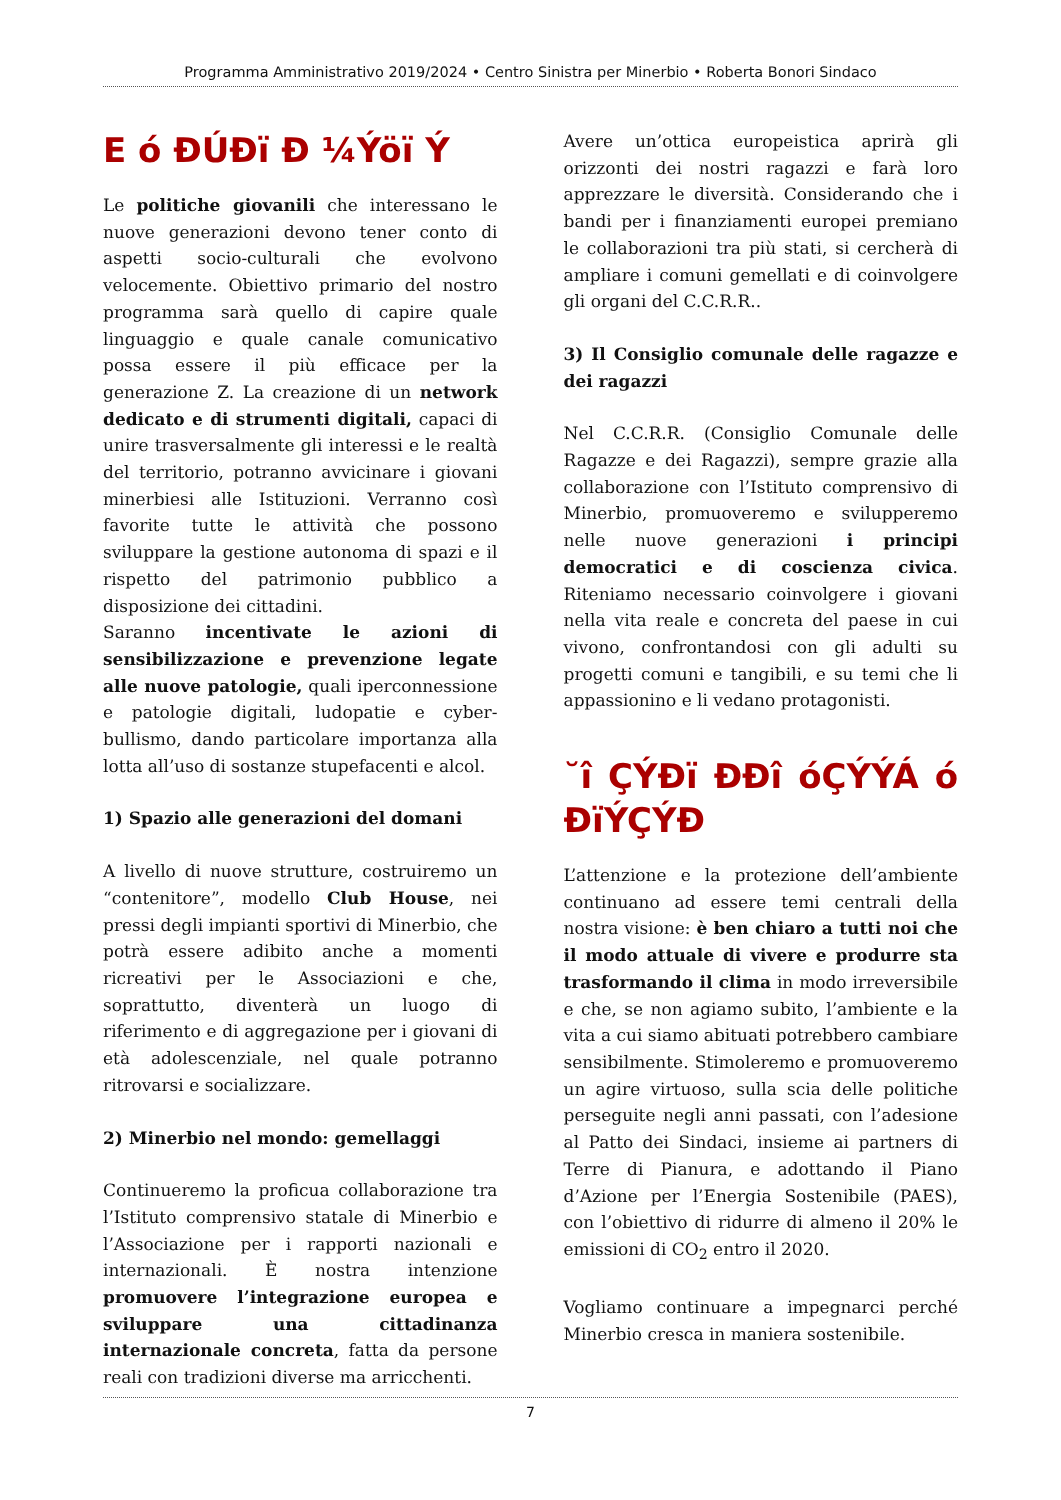Programma Amministrativo 2019/2024 • Centro Sinistra per Minerbio • Roberta Bonori Sindaco
E ó ÐÚÐï Ð ¼Ýöï Ý
Le politiche giovanili che interessano le nuove generazioni devono tener conto di aspetti socio-culturali che evolvono velocemente. Obiettivo primario del nostro programma sarà quello di capire quale linguaggio e quale canale comunicativo possa essere il più efficace per la generazione Z. La creazione di un network dedicato e di strumenti digitali, capaci di unire trasversalmente gli interessi e le realtà del territorio, potranno avvicinare i giovani minerbiesi alle Istituzioni. Verranno così favorite tutte le attività che possono sviluppare la gestione autonoma di spazi e il rispetto del patrimonio pubblico a disposizione dei cittadini.
Saranno incentivate le azioni di sensibilizzazione e prevenzione legate alle nuove patologie, quali iperconnessione e patologie digitali, ludopatie e cyber-bullismo, dando particolare importanza alla lotta all’uso di sostanze stupefacenti e alcol.
1) Spazio alle generazioni del domani
A livello di nuove strutture, costruiremo un “contenitore”, modello Club House, nei pressi degli impianti sportivi di Minerbio, che potrà essere adibito anche a momenti ricreativi per le Associazioni e che, soprattutto, diventerà un luogo di riferimento e di aggregazione per i giovani di età adolescenziale, nel quale potranno ritrovarsi e socializzare.
2) Minerbio nel mondo: gemellaggi
Continueremo la proficua collaborazione tra l’Istituto comprensivo statale di Minerbio e l’Associazione per i rapporti nazionali e internazionali. È nostra intenzione promuovere l’integrazione europea e sviluppare una cittadinanza internazionale concreta, fatta da persone reali con tradizioni diverse ma arricchenti.
Avere un’ottica europeistica aprirà gli orizzonti dei nostri ragazzi e farà loro apprezzare le diversità. Considerando che i bandi per i finanziamenti europei premiano le collaborazioni tra più stati, si cercherà di ampliare i comuni gemellati e di coinvolgere gli organi del C.C.R.R..
3) Il Consiglio comunale delle ragazze e dei ragazzi
Nel C.C.R.R. (Consiglio Comunale delle Ragazze e dei Ragazzi), sempre grazie alla collaborazione con l’Istituto comprensivo di Minerbio, promuoveremo e svilupperemo nelle nuove generazioni i principi democratici e di coscienza civica. Riteniamo necessario coinvolgere i giovani nella vita reale e concreta del paese in cui vivono, confrontandosi con gli adulti su progetti comuni e tangibili, e su temi che li appassionino e li vedano protagonisti.
˘î ÇÝÐï ÐÐî óÇÝÝÁ ó ÐïÝÇÝÐ
L’attenzione e la protezione dell’ambiente continuano ad essere temi centrali della nostra visione: è ben chiaro a tutti noi che il modo attuale di vivere e produrre sta trasformando il clima in modo irreversibile e che, se non agiamo subito, l’ambiente e la vita a cui siamo abituati potrebbero cambiare sensibilmente. Stimoleremo e promuoveremo un agire virtuoso, sulla scia delle politiche perseguite negli anni passati, con l’adesione al Patto dei Sindaci, insieme ai partners di Terre di Pianura, e adottando il Piano d’Azione per l’Energia Sostenibile (PAES), con l’obiettivo di ridurre di almeno il 20% le emissioni di CO<sub>2</sub> entro il 2020.
Vogliamo continuare a impegnarci perché Minerbio cresca in maniera sostenibile.
7